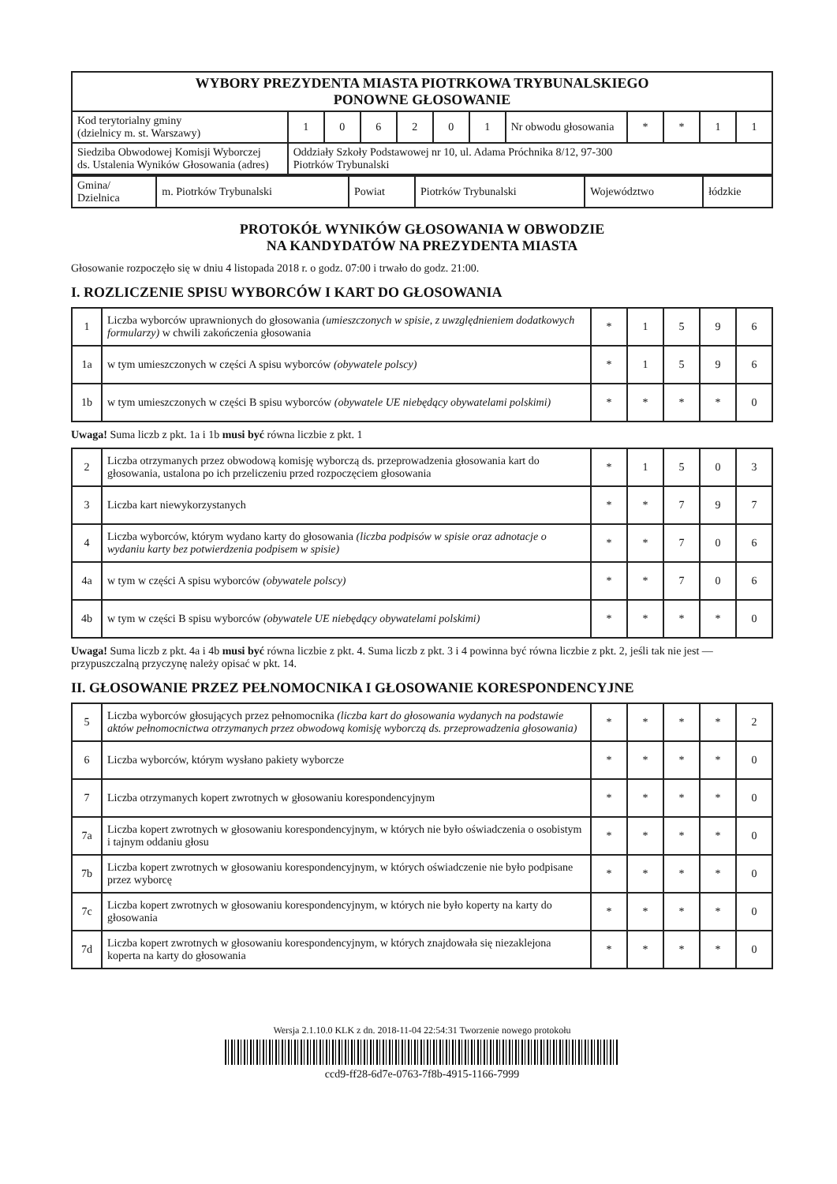| WYBORY PREZYDENTA MIASTA PIOTRKOWA TRYBUNALSKIEGO PONOWNE GŁOSOWANIE | | | | | | | | | | | |
| Kod terytorialny gminy (dzielnicy m. st. Warszawy) | 1 | 0 | 6 | 2 | 0 | 1 | Nr obwodu głosowania | * | * | 1 | 1 |
| Siedziba Obwodowej Komisji Wyborczej ds. Ustalenia Wyników Głosowania (adres) | Oddziały Szkoły Podstawowej nr 10, ul. Adama Próchnika 8/12, 97-300 Piotrków Trybunalski | | | | | | | | | | |
| Gmina/ Dzielnica | m. Piotrków Trybunalski | Powiat | Piotrków Trybunalski | Województwo | łódzkie |
PROTOKÓŁ WYNIKÓW GŁOSOWANIA W OBWODZIE
NA KANDYDATÓW NA PREZYDENTA MIASTA
Głosowanie rozpoczęło się w dniu 4 listopada 2018 r. o godz. 07:00 i trwało do godz. 21:00.
I. ROZLICZENIE SPISU WYBORCÓW I KART DO GŁOSOWANIA
| 1 | Liczba wyborców uprawnionych do głosowania (umieszczonych w spisie, z uwzględnieniem dodatkowych formularzy) w chwili zakończenia głosowania | * | 1 | 5 | 9 | 6 |
| 1a | w tym umieszczonych w części A spisu wyborców (obywatele polscy) | * | 1 | 5 | 9 | 6 |
| 1b | w tym umieszczonych w części B spisu wyborców (obywatele UE niebędący obywatelami polskimi) | * | * | * | * | 0 |
Uwaga! Suma liczb z pkt. 1a i 1b musi być równa liczbie z pkt. 1
| 2 | Liczba otrzymanych przez obwodową komisję wyborczą ds. przeprowadzenia głosowania kart do głosowania, ustalona po ich przeliczeniu przed rozpoczęciem głosowania | * | 1 | 5 | 0 | 3 |
| 3 | Liczba kart niewykorzystanych | * | * | 7 | 9 | 7 |
| 4 | Liczba wyborców, którym wydano karty do głosowania (liczba podpisów w spisie oraz adnotacje o wydaniu karty bez potwierdzenia podpisem w spisie) | * | * | 7 | 0 | 6 |
| 4a | w tym w części A spisu wyborców (obywatele polscy) | * | * | 7 | 0 | 6 |
| 4b | w tym w części B spisu wyborców (obywatele UE niebędący obywatelami polskimi) | * | * | * | * | 0 |
Uwaga! Suma liczb z pkt. 4a i 4b musi być równa liczbie z pkt. 4. Suma liczb z pkt. 3 i 4 powinna być równa liczbie z pkt. 2, jeśli tak nie jest — przypuszczalną przyczynę należy opisać w pkt. 14.
II. GŁOSOWANIE PRZEZ PEŁNOMOCNIKA I GŁOSOWANIE KORESPONDENCYJNE
| 5 | Liczba wyborców głosujących przez pełnomocnika (liczba kart do głosowania wydanych na podstawie aktów pełnomocnictwa otrzymanych przez obwodową komisję wyborczą ds. przeprowadzenia głosowania) | * | * | * | * | 2 |
| 6 | Liczba wyborców, którym wysłano pakiety wyborcze | * | * | * | * | 0 |
| 7 | Liczba otrzymanych kopert zwrotnych w głosowaniu korespondencyjnym | * | * | * | * | 0 |
| 7a | Liczba kopert zwrotnych w głosowaniu korespondencyjnym, w których nie było oświadczenia o osobistym i tajnym oddaniu głosu | * | * | * | * | 0 |
| 7b | Liczba kopert zwrotnych w głosowaniu korespondencyjnym, w których oświadczenie nie było podpisane przez wyborcę | * | * | * | * | 0 |
| 7c | Liczba kopert zwrotnych w głosowaniu korespondencyjnym, w których nie było koperty na karty do głosowania | * | * | * | * | 0 |
| 7d | Liczba kopert zwrotnych w głosowaniu korespondencyjnym, w których znajdowała się niezaklejona koperta na karty do głosowania | * | * | * | * | 0 |
Wersja 2.1.10.0 KLK z dn. 2018-11-04 22:54:31 Tworzenie nowego protokołu
ccd9-ff28-6d7e-0763-7f8b-4915-1166-7999